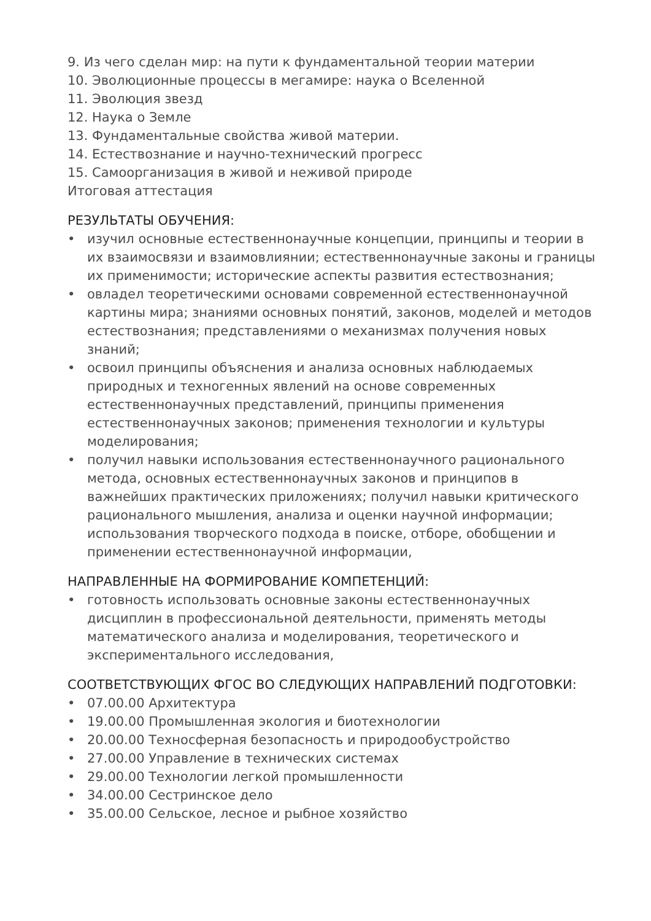9. Из чего сделан мир: на пути к фундаментальной теории материи
10. Эволюционные процессы в мегамире: наука о Вселенной
11. Эволюция звезд
12. Наука о Земле
13. Фундаментальные свойства живой материи.
14. Естествознание и научно-технический прогресс
15. Самоорганизация в живой и неживой природе
Итоговая аттестация
РЕЗУЛЬТАТЫ ОБУЧЕНИЯ:
• изучил основные естественнонаучные концепции, принципы и теории в их взаимосвязи и взаимовлиянии; естественнонаучные законы и границы их применимости; исторические аспекты развития естествознания;
• овладел теоретическими основами современной естественнонаучной картины мира; знаниями основных понятий, законов, моделей и методов естествознания; представлениями о механизмах получения новых знаний;
• освоил принципы объяснения и анализа основных наблюдаемых природных и техногенных явлений на основе современных естественнонаучных представлений, принципы применения естественнонаучных законов; применения технологии и культуры моделирования;
• получил навыки использования естественнонаучного рационального метода, основных естественнонаучных законов и принципов в важнейших практических приложениях; получил навыки критического рационального мышления, анализа и оценки научной информации; использования творческого подхода в поиске, отборе, обобщении и применении естественнонаучной информации,
НАПРАВЛЕННЫЕ НА ФОРМИРОВАНИЕ КОМПЕТЕНЦИЙ:
• готовность использовать основные законы естественнонаучных дисциплин в профессиональной деятельности, применять методы математического анализа и моделирования, теоретического и экспериментального исследования,
СООТВЕТСТВУЮЩИХ ФГОС ВО СЛЕДУЮЩИХ НАПРАВЛЕНИЙ ПОДГОТОВКИ:
• 07.00.00 Архитектура
• 19.00.00 Промышленная экология и биотехнологии
• 20.00.00 Техносферная безопасность и природообустройство
• 27.00.00 Управление в технических системах
• 29.00.00 Технологии легкой промышленности
• 34.00.00 Сестринское дело
• 35.00.00 Сельское, лесное и рыбное хозяйство